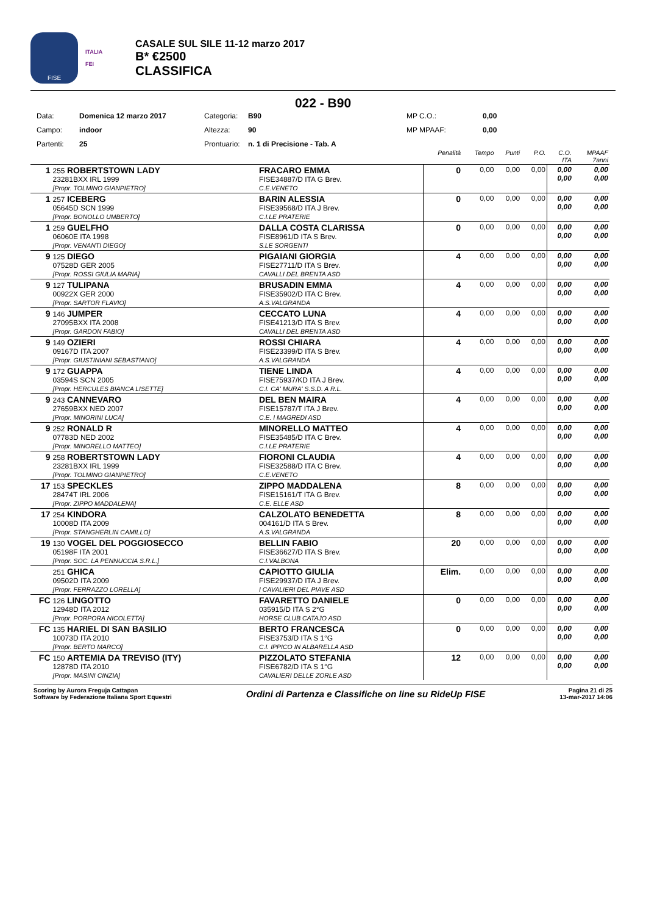FISE
ITALIA
FEI
CASALE SUL SILE 11-12 marzo 2017
B* €2500
CLASSIFICA
022 - B90
Data: Domenica 12 marzo 2017 Categoria: B90 MP C.O.: 0,00 Campo: indoor Altezza: 90 MP MPAAF: 0,00 Partenti: 25 Prontuario: n. 1 di Precisione - Tab. A
| | | | | Penalità | Tempo | Punti | P.O. | C.O. ITA | MPAAF 7anni |
| 1 | 255 ROBERTSTOWN LADY 23281BXX IRL 1999 [Propr. TOLMINO GIANPIETRO] | | FRACARO EMMA FISE34887/D ITA G Brev. C.E.VENETO | 0 | 0,00 | 0,00 | 0,00 | 0,00 0,00 | 0,00 0,00 |
| 1 | 257 ICEBERG 05645D SCN 1999 [Propr. BONOLLO UMBERTO] | | BARIN ALESSIA FISE39568/D ITA J Brev. C.I.LE PRATERIE | 0 | 0,00 | 0,00 | 0,00 | 0,00 0,00 | 0,00 0,00 |
| 1 | 259 GUELFHO 06060E ITA 1998 [Propr. VENANTI DIEGO] | | DALLA COSTA CLARISSA FISE8961/D ITA S Brev. S.LE SORGENTI | 0 | 0,00 | 0,00 | 0,00 | 0,00 0,00 | 0,00 0,00 |
| 9 | 125 DIEGO 07528D GER 2005 [Propr. ROSSI GIULIA MARIA] | | PIGAIANI GIORGIA FISE27711/D ITA S Brev. CAVALLI DEL BRENTA ASD | 4 | 0,00 | 0,00 | 0,00 | 0,00 0,00 | 0,00 0,00 |
| 9 | 127 TULIPANA 00922X GER 2000 [Propr. SARTOR FLAVIO] | | BRUSADIN EMMA FISE35902/D ITA C Brev. A.S.VALGRANDA | 4 | 0,00 | 0,00 | 0,00 | 0,00 0,00 | 0,00 0,00 |
| 9 | 146 JUMPER 27095BXX ITA 2008 [Propr. GARDON FABIO] | | CECCATO LUNA FISE41213/D ITA S Brev. CAVALLI DEL BRENTA ASD | 4 | 0,00 | 0,00 | 0,00 | 0,00 0,00 | 0,00 0,00 |
| 9 | 149 OZIERI 09167D ITA 2007 [Propr. GIUSTINIANI SEBASTIANO] | | ROSSI CHIARA FISE23399/D ITA S Brev. A.S.VALGRANDA | 4 | 0,00 | 0,00 | 0,00 | 0,00 0,00 | 0,00 0,00 |
| 9 | 172 GUAPPA 03594S SCN 2005 [Propr. HERCULES BIANCA LISETTE] | | TIENE LINDA FISE75937/KD ITA J Brev. C.I. CA' MURA' S.S.D. A R.L. | 4 | 0,00 | 0,00 | 0,00 | 0,00 0,00 | 0,00 0,00 |
| 9 | 243 CANNEVARO 27659BXX NED 2007 [Propr. MINORINI LUCA] | | DEL BEN MAIRA FISE15787/T ITA J Brev. C.E. I MAGREDI ASD | 4 | 0,00 | 0,00 | 0,00 | 0,00 0,00 | 0,00 0,00 |
| 9 | 252 RONALD R 07783D NED 2002 [Propr. MINORELLO MATTEO] | | MINORELLO MATTEO FISE35485/D ITA C Brev. C.I.LE PRATERIE | 4 | 0,00 | 0,00 | 0,00 | 0,00 0,00 | 0,00 0,00 |
| 9 | 258 ROBERTSTOWN LADY 23281BXX IRL 1999 [Propr. TOLMINO GIANPIETRO] | | FIORONI CLAUDIA FISE32588/D ITA C Brev. C.E.VENETO | 4 | 0,00 | 0,00 | 0,00 | 0,00 0,00 | 0,00 0,00 |
| 17 | 153 SPECKLES 28474T IRL 2006 [Propr. ZIPPO MADDALENA] | | ZIPPO MADDALENA FISE15161/T ITA G Brev. C.E. ELLE ASD | 8 | 0,00 | 0,00 | 0,00 | 0,00 0,00 | 0,00 0,00 |
| 17 | 254 KINDORA 10008D ITA 2009 [Propr. STANGHERLIN CAMILLO] | | CALZOLATO BENEDETTA 004161/D ITA S Brev. A.S.VALGRANDA | 8 | 0,00 | 0,00 | 0,00 | 0,00 0,00 | 0,00 0,00 |
| 19 | 130 VOGEL DEL POGGIOSECCO 05198F ITA 2001 [Propr. SOC. LA PENNUCCIA S.R.L.] | | BELLIN FABIO FISE36627/D ITA S Brev. C.I.VALBONA | 20 | 0,00 | 0,00 | 0,00 | 0,00 0,00 | 0,00 0,00 |
| | 251 GHICA 09502D ITA 2009 [Propr. FERRAZZO LORELLA] | | CAPIOTTO GIULIA FISE29937/D ITA J Brev. I CAVALIERI DEL PIAVE ASD | Elim. | 0,00 | 0,00 | 0,00 | 0,00 0,00 | 0,00 0,00 |
| FC | 126 LINGOTTO 12948D ITA 2012 [Propr. PORPORA NICOLETTA] | | FAVARETTO DANIELE 035915/D ITA S 2°G HORSE CLUB CATAJO ASD | 0 | 0,00 | 0,00 | 0,00 | 0,00 0,00 | 0,00 0,00 |
| FC | 135 HARIEL DI SAN BASILIO 10073D ITA 2010 [Propr. BERTO MARCO] | | BERTO FRANCESCA FISE3753/D ITA S 1°G C.I. IPPICO IN ALBARELLA ASD | 0 | 0,00 | 0,00 | 0,00 | 0,00 0,00 | 0,00 0,00 |
| FC | 150 ARTEMIA DA TREVISO (ITY) 12878D ITA 2010 [Propr. MASINI CINZIA] | | PIZZOLATO STEFANIA FISE6782/D ITA S 1°G CAVALIERI DELLE ZORLE ASD | 12 | 0,00 | 0,00 | 0,00 | 0,00 0,00 | 0,00 0,00 |
Scoring by Aurora Freguja Cattapan
Software by Federazione Italiana Sport Equestri
Ordini di Partenza e Classifiche on line su RideUp FISE
Pagina 21 di 25
13-mar-2017 14:06